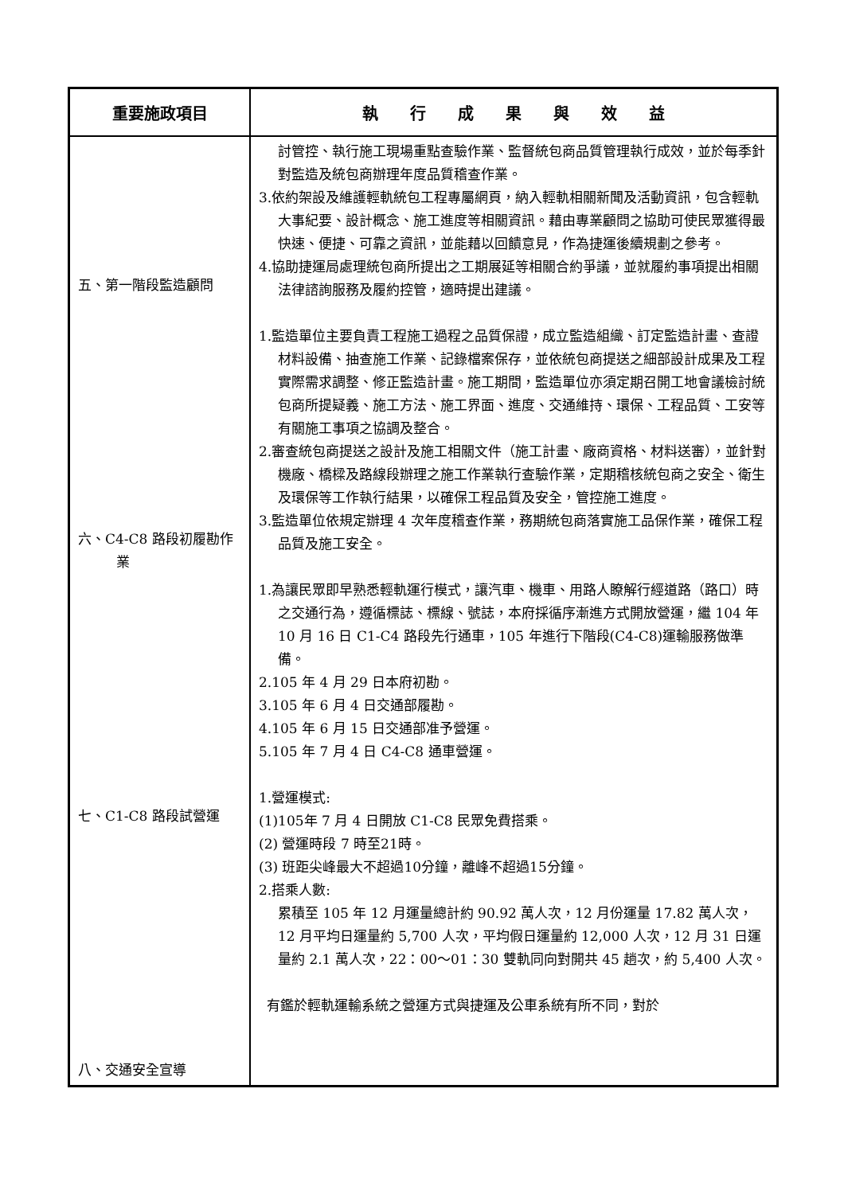| 重要施政項目 | 執 行 成 果 與 效 益 |
| --- | --- |
| 五、第一階段監造顧問 六、C4-C8 路段初履勘作業 七、C1-C8 路段試營運 八、交通安全宣導 | 討管控、執行施工現場重點查驗作業、監督統包商品質管理執行成效，並於每季針對監造及統包商辦理年度品質稽查作業。 3.依約架設及維護輕軌統包工程專屬網頁，納入輕軌相關新聞及活動資訊，包含輕軌大事紀要、設計概念、施工進度等相關資訊。藉由專業顧問之協助可使民眾獲得最快速、便捷、可靠之資訊，並能藉以回饋意見，作為捷運後續規劃之參考。 4.協助捷運局處理統包商所提出之工期展延等相關合約爭議，並就履約事項提出相關法律諮詢服務及履約控管，適時提出建議。 1.監造單位主要負責工程施工過程之品質保證，成立監造組織、訂定監造計畫、查證材料設備、抽查施工作業、記錄檔案保存，並依統包商提送之細部設計成果及工程實際需求調整、修正監造計畫。施工期間，監造單位亦須定期召開工地會議檢討統包商所提疑義、施工方法、施工界面、進度、交通維持、環保、工程品質、工安等有關施工事項之協調及整合。 2.審查統包商提送之設計及施工相關文件（施工計畫、廠商資格、材料送審），並針對機廠、橋樑及路線段辦理之施工作業執行查驗作業，定期稽核統包商之安全、衛生及環保等工作執行結果，以確保工程品質及安全，管控施工進度。 3.監造單位依規定辦理 4 次年度稽查作業，務期統包商落實施工品保作業，確保工程品質及施工安全。 1.為讓民眾即早熟悉輕軌運行模式，讓汽車、機車、用路人瞭解行經道路（路口）時之交通行為，遵循標誌、標線、號誌，本府採循序漸進方式開放營運，繼 104 年 10 月 16 日 C1-C4 路段先行通車，105 年進行下階段(C4-C8)運輸服務做準備。 2.105 年 4 月 29 日本府初勘。 3.105 年 6 月 4 日交通部履勘。 4.105 年 6 月 15 日交通部准予營運。 5.105 年 7 月 4 日 C4-C8 通車營運。 1.營運模式: (1)105年 7 月 4 日開放 C1-C8 民眾免費搭乘。 (2) 營運時段 7 時至21時。 (3) 班距尖峰最大不超過10分鐘，離峰不超過15分鐘。 2.搭乘人數: 累積至 105 年 12 月運量總計約 90.92 萬人次，12 月份運量 17.82 萬人次，12 月平均日運量約 5,700 人次，平均假日運量約 12,000 人次，12 月 31 日運量約 2.1 萬人次，22：00～01：30 雙軌同向對開共 45 趟次，約 5,400 人次。 有鑑於輕軌運輸系統之營運方式與捷運及公車系統有所不同，對於 |